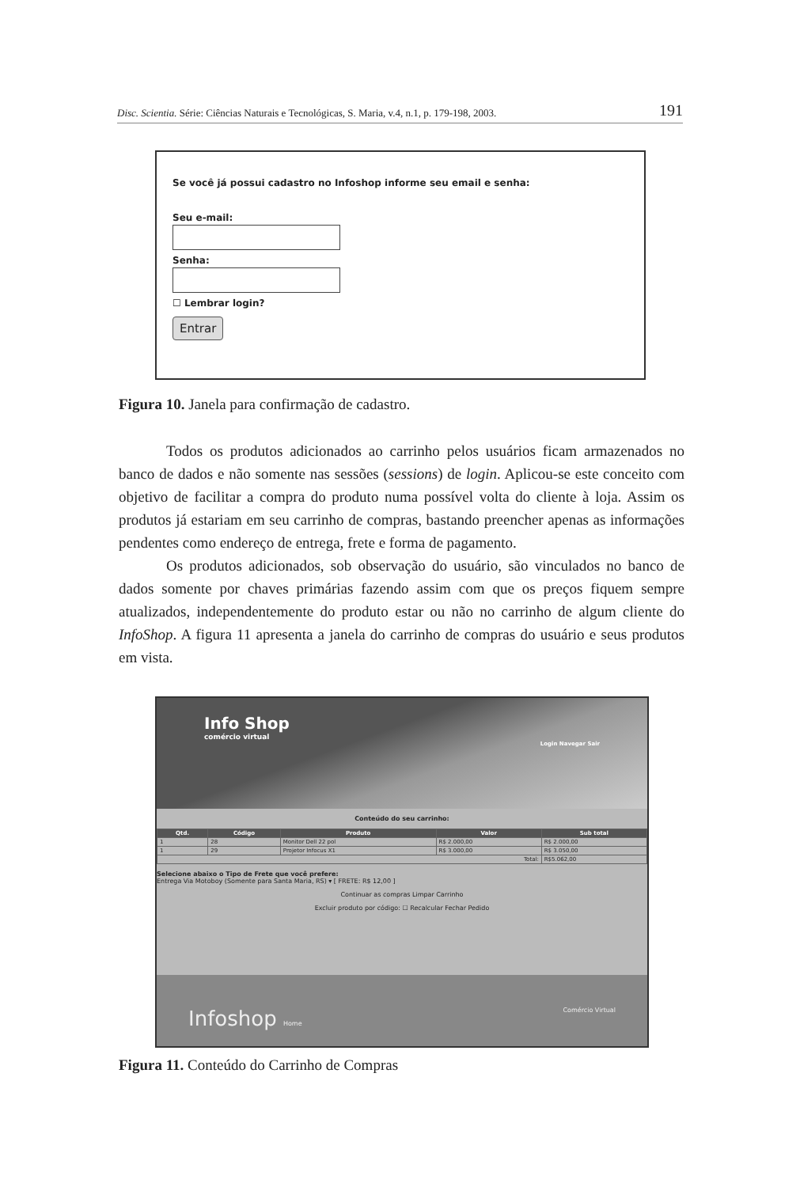Disc. Scientia. Série: Ciências Naturais e Tecnológicas, S. Maria, v.4, n.1, p. 179-198, 2003. 191
Se você já possui cadastro no Infoshop informe seu email e senha:
Seu e-mail:
Senha:
☐ Lembrar login?
Entrar
Figura 10. Janela para confirmação de cadastro.
Todos os produtos adicionados ao carrinho pelos usuários ficam armazenados no banco de dados e não somente nas sessões (sessions) de login. Aplicou-se este conceito com objetivo de facilitar a compra do produto numa possível volta do cliente à loja. Assim os produtos já estariam em seu carrinho de compras, bastando preencher apenas as informações pendentes como endereço de entrega, frete e forma de pagamento.
Os produtos adicionados, sob observação do usuário, são vinculados no banco de dados somente por chaves primárias fazendo assim com que os preços fiquem sempre atualizados, independentemente do produto estar ou não no carrinho de algum cliente do InfoShop. A figura 11 apresenta a janela do carrinho de compras do usuário e seus produtos em vista.
Info Shop
comércio virtual
Login Navegar Sair
Conteúdo do seu carrinho:
| Qtd. | Código | Produto | Valor | Sub total |
| --- | --- | --- | --- | --- |
| 1 | 28 | Monitor Dell 22 pol | R$ 2.000,00 | R$ 2.000,00 |
| 1 | 29 | Projetor Infocus X1 | R$ 3.000,00 | R$ 3.050,00 |
| Total: | | | | R$5.062,00 |
Selecione abaixo o Tipo de Frete que você prefere:
Entrega Via Motoboy (Somente para Santa Maria, RS) ▾ [ FRETE: R$ 12,00 ]
Continuar as compras Limpar Carrinho
Excluir produto por código: ☐ Recalcular Fechar Pedido
Infoshop Home Comércio Virtual
Figura 11. Conteúdo do Carrinho de Compras